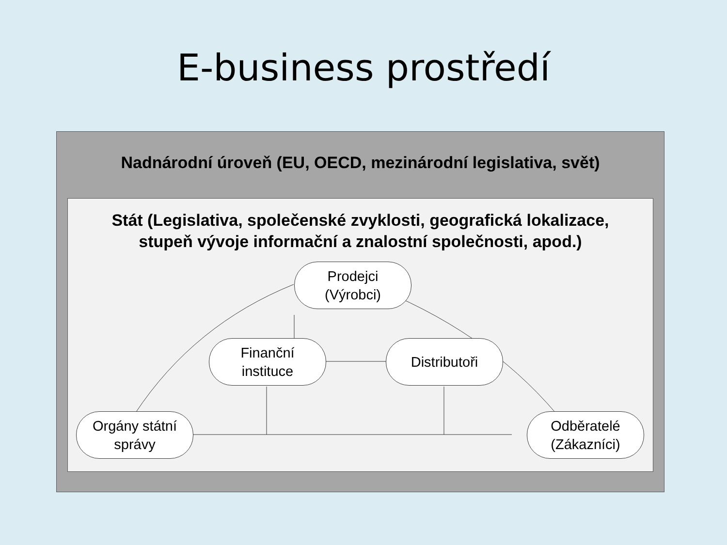E-business prostředí
Nadnárodní úroveň (EU, OECD, mezinárodní legislativa, svět)
Prodejci
(Výrobci)
Finanční
instituce
Distributoři
Orgány státní
správy
Odběratelé
(Zákazníci)
Stát (Legislativa, společenské zvyklosti, geografická lokalizace,
stupeň vývoje informační a znalostní společnosti, apod.)